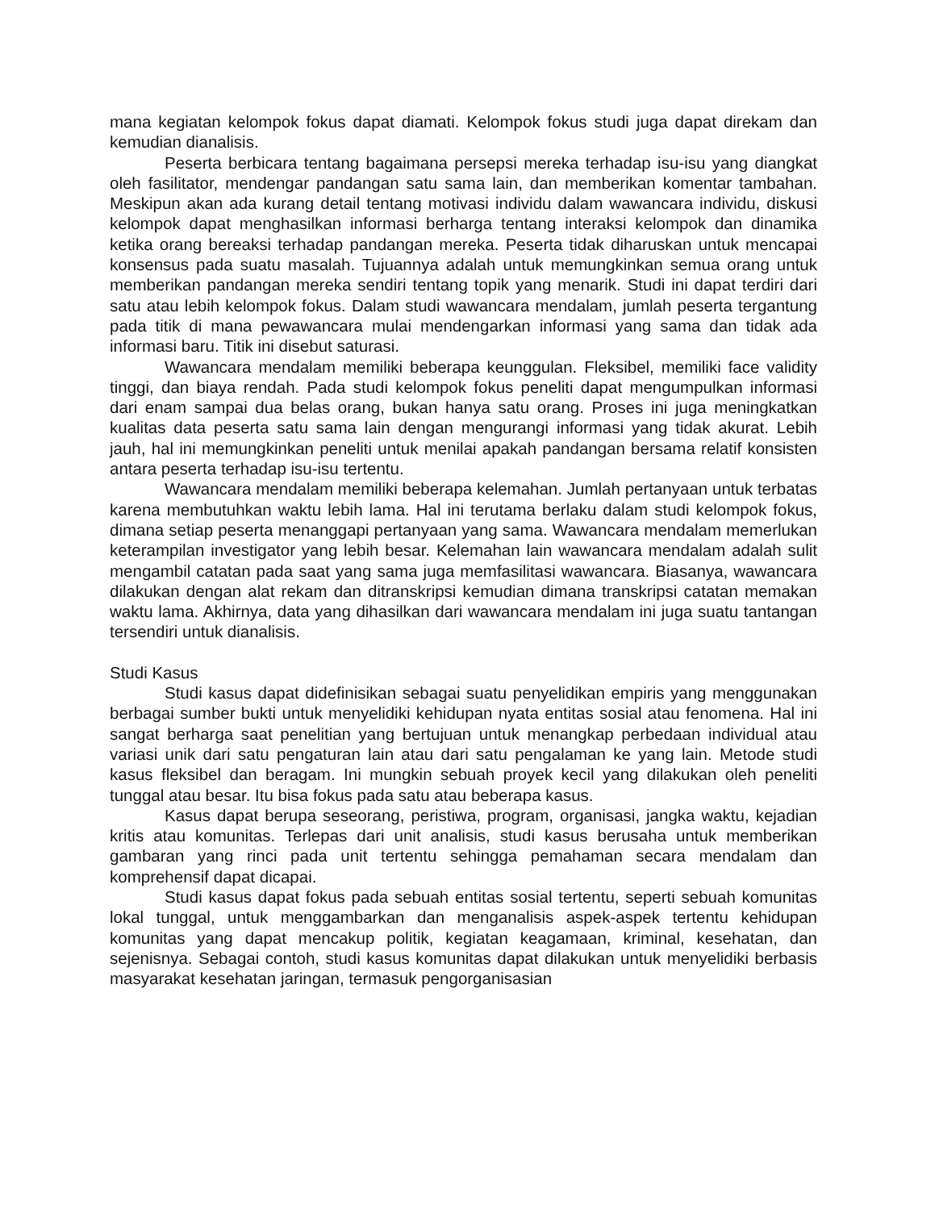mana kegiatan kelompok fokus dapat diamati. Kelompok fokus studi juga dapat direkam dan kemudian dianalisis.
Peserta berbicara tentang bagaimana persepsi mereka terhadap isu-isu yang diangkat oleh fasilitator, mendengar pandangan satu sama lain, dan memberikan komentar tambahan. Meskipun akan ada kurang detail tentang motivasi individu dalam wawancara individu, diskusi kelompok dapat menghasilkan informasi berharga tentang interaksi kelompok dan dinamika ketika orang bereaksi terhadap pandangan mereka. Peserta tidak diharuskan untuk mencapai konsensus pada suatu masalah. Tujuannya adalah untuk memungkinkan semua orang untuk memberikan pandangan mereka sendiri tentang topik yang menarik. Studi ini dapat terdiri dari satu atau lebih kelompok fokus. Dalam studi wawancara mendalam, jumlah peserta tergantung pada titik di mana pewawancara mulai mendengarkan informasi yang sama dan tidak ada informasi baru. Titik ini disebut saturasi.
Wawancara mendalam memiliki beberapa keunggulan. Fleksibel, memiliki face validity tinggi, dan biaya rendah. Pada studi kelompok fokus peneliti dapat mengumpulkan informasi dari enam sampai dua belas orang, bukan hanya satu orang. Proses ini juga meningkatkan kualitas data peserta satu sama lain dengan mengurangi informasi yang tidak akurat. Lebih jauh, hal ini memungkinkan peneliti untuk menilai apakah pandangan bersama relatif konsisten antara peserta terhadap isu-isu tertentu.
Wawancara mendalam memiliki beberapa kelemahan. Jumlah pertanyaan untuk terbatas karena membutuhkan waktu lebih lama. Hal ini terutama berlaku dalam studi kelompok fokus, dimana setiap peserta menanggapi pertanyaan yang sama. Wawancara mendalam memerlukan keterampilan investigator yang lebih besar. Kelemahan lain wawancara mendalam adalah sulit mengambil catatan pada saat yang sama juga memfasilitasi wawancara. Biasanya, wawancara dilakukan dengan alat rekam dan ditranskripsi kemudian dimana transkripsi catatan memakan waktu lama. Akhirnya, data yang dihasilkan dari wawancara mendalam ini juga suatu tantangan tersendiri untuk dianalisis.
Studi Kasus
Studi kasus dapat didefinisikan sebagai suatu penyelidikan empiris yang menggunakan berbagai sumber bukti untuk menyelidiki kehidupan nyata entitas sosial atau fenomena. Hal ini sangat berharga saat penelitian yang bertujuan untuk menangkap perbedaan individual atau variasi unik dari satu pengaturan lain atau dari satu pengalaman ke yang lain. Metode studi kasus fleksibel dan beragam. Ini mungkin sebuah proyek kecil yang dilakukan oleh peneliti tunggal atau besar. Itu bisa fokus pada satu atau beberapa kasus.
Kasus dapat berupa seseorang, peristiwa, program, organisasi, jangka waktu, kejadian kritis atau komunitas. Terlepas dari unit analisis, studi kasus berusaha untuk memberikan gambaran yang rinci pada unit tertentu sehingga pemahaman secara mendalam dan komprehensif dapat dicapai.
Studi kasus dapat fokus pada sebuah entitas sosial tertentu, seperti sebuah komunitas lokal tunggal, untuk menggambarkan dan menganalisis aspek-aspek tertentu kehidupan komunitas yang dapat mencakup politik, kegiatan keagamaan, kriminal, kesehatan, dan sejenisnya. Sebagai contoh, studi kasus komunitas dapat dilakukan untuk menyelidiki berbasis masyarakat kesehatan jaringan, termasuk pengorganisasian